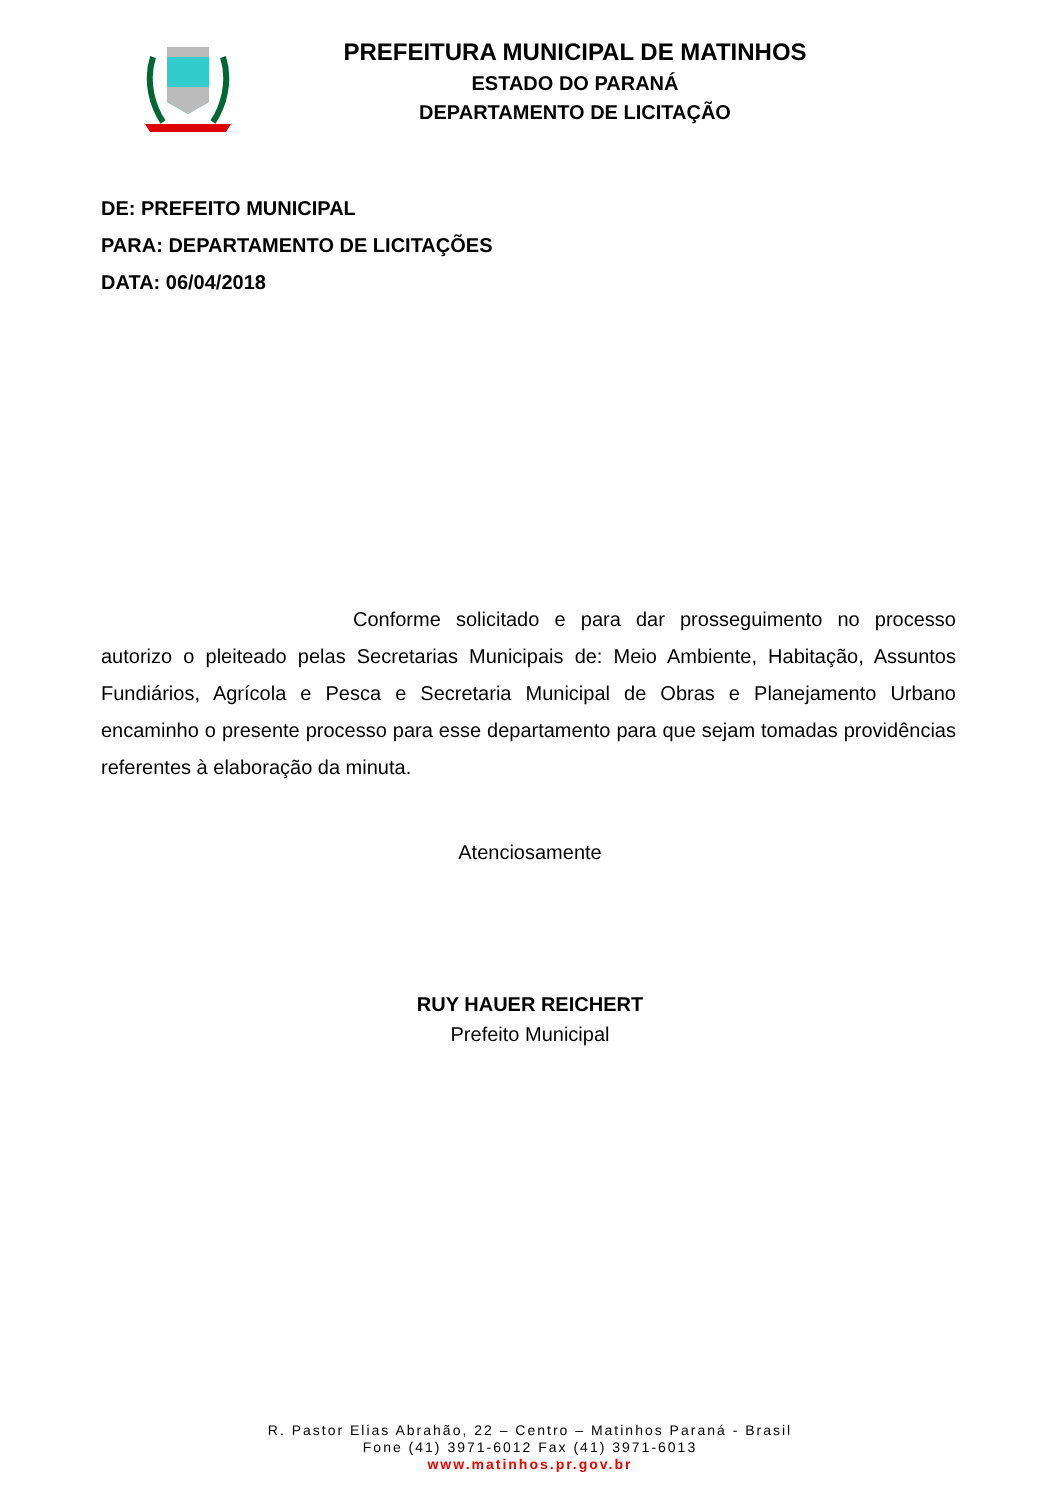PREFEITURA MUNICIPAL DE MATINHOS
ESTADO DO PARANÁ
DEPARTAMENTO DE LICITAÇÃO
DE: PREFEITO MUNICIPAL
PARA: DEPARTAMENTO DE LICITAÇÕES
DATA: 06/04/2018
Conforme solicitado e para dar prosseguimento no processo autorizo o pleiteado pelas Secretarias Municipais de: Meio Ambiente, Habitação, Assuntos Fundiários, Agrícola e Pesca e Secretaria Municipal de Obras e Planejamento Urbano encaminho o presente processo para esse departamento para que sejam tomadas providências referentes à elaboração da minuta.
Atenciosamente
RUY HAUER REICHERT
Prefeito Municipal
R. Pastor Elias Abrahão, 22 – Centro – Matinhos Paraná - Brasil
Fone (41) 3971-6012 Fax (41) 3971-6013
www.matinhos.pr.gov.br